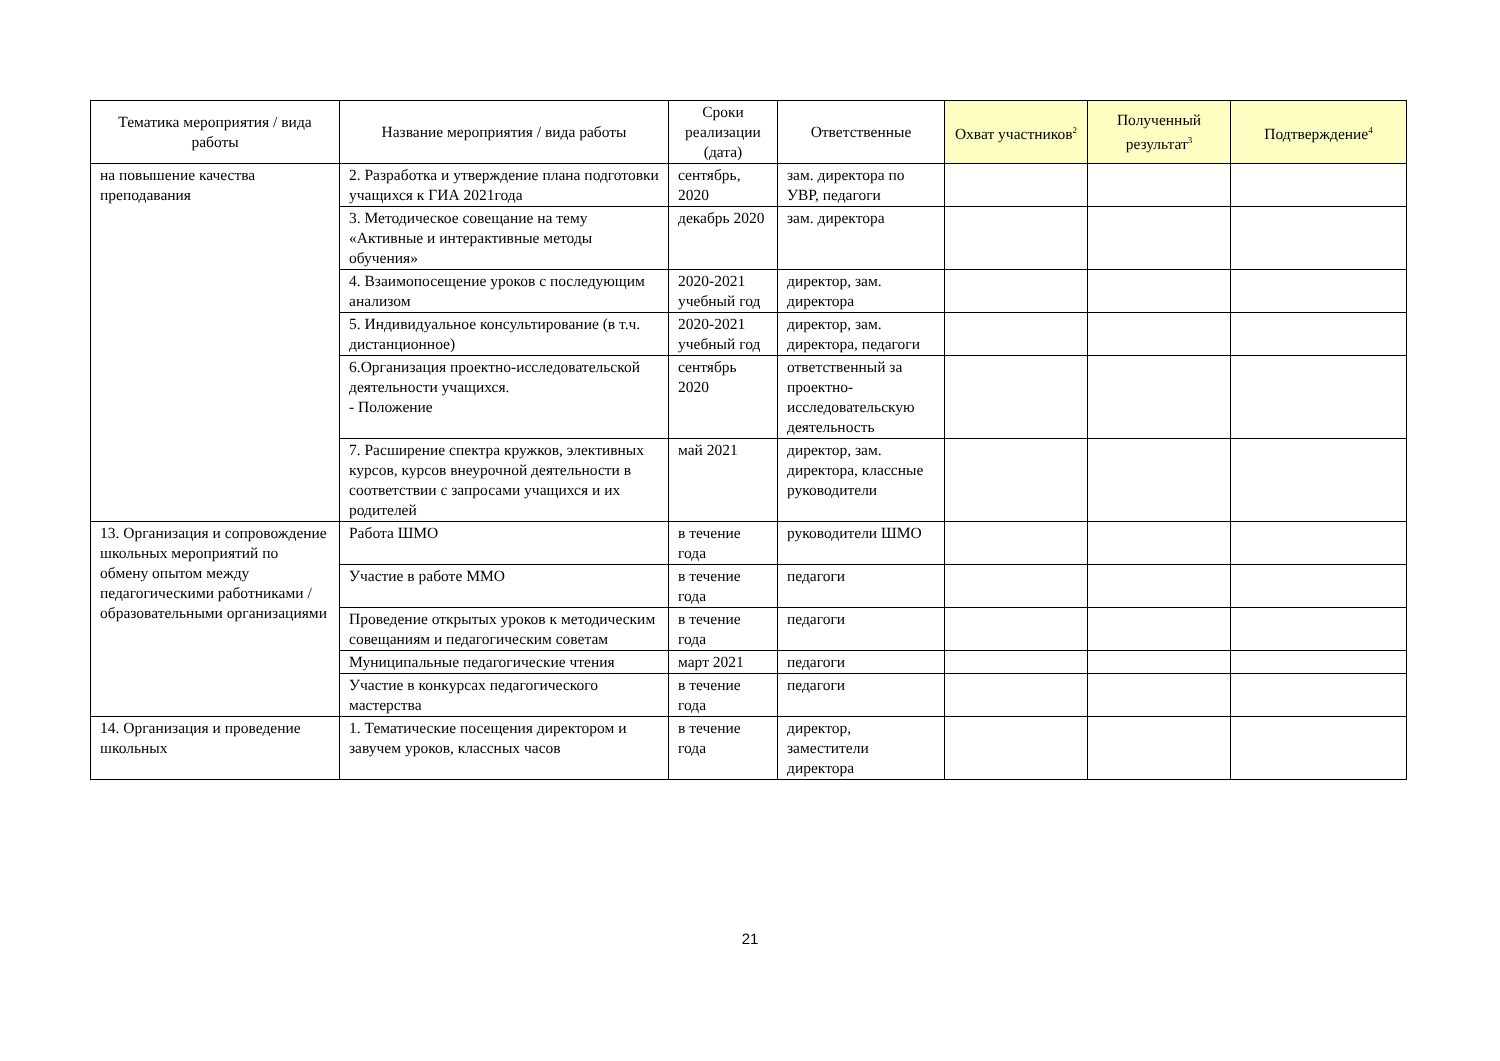| Тематика мероприятия / вида работы | Название мероприятия / вида работы | Сроки реализации (дата) | Ответственные | Охват участников<sup>2</sup> | Полученный результат<sup>3</sup> | Подтверждение<sup>4</sup> |
| --- | --- | --- | --- | --- | --- | --- |
| на повышение качества преподавания | 2. Разработка и утверждение плана подготовки учащихся к ГИА 2021года | сентябрь, 2020 | зам. директора по УВР, педагоги | | | |
| | 3. Методическое совещание на тему «Активные и интерактивные методы обучения» | декабрь 2020 | зам. директора | | | |
| | 4. Взаимопосещение уроков с последующим анализом | 2020-2021 учебный год | директор, зам. директора | | | |
| | 5. Индивидуальное консультирование (в т.ч. дистанционное) | 2020-2021 учебный год | директор, зам. директора, педагоги | | | |
| | 6.Организация проектно-исследовательской деятельности учащихся. - Положение | сентябрь 2020 | ответственный за проектно-исследовательскую деятельность | | | |
| | 7. Расширение спектра кружков, элективных курсов, курсов внеурочной деятельности в соответствии с запросами учащихся и их родителей | май 2021 | директор, зам. директора, классные руководители | | | |
| 13. Организация и сопровождение школьных мероприятий по обмену опытом между педагогическими работниками /образовательными организациями | Работа ШМО | в течение года | руководители ШМО | | | |
| | Участие в работе ММО | в течение года | педагоги | | | |
| | Проведение открытых уроков к методическим совещаниям и педагогическим советам | в течение года | педагоги | | | |
| | Муниципальные педагогические чтения | март 2021 | педагоги | | | |
| | Участие в конкурсах педагогического мастерства | в течение года | педагоги | | | |
| 14. Организация и проведение школьных | 1. Тематические посещения директором и завучем уроков, классных часов | в течение года | директор, заместители директора | | | |
21